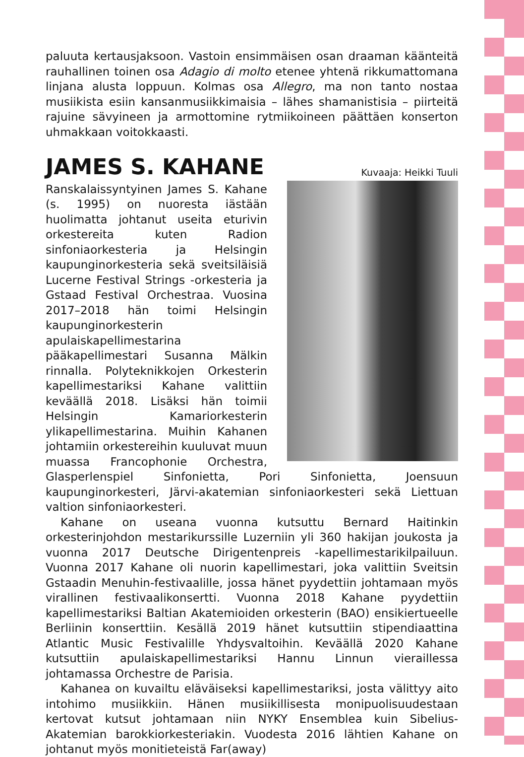paluuta kertausjaksoon. Vastoin ensimmäisen osan draaman käänteitä rauhallinen toinen osa Adagio di molto etenee yhtenä rikkumattomana linjana alusta loppuun. Kolmas osa Allegro, ma non tanto nostaa musiikista esiin kansanmusiikkimaisia – lähes shamanistisia – piirteitä rajuine sävyineen ja armottomine rytmiikoineen päättäen konserton uhmakkaan voitokkaasti.
JAMES S. KAHANE
Kuvaaja: Heikki Tuuli
Ranskalaissyntyinen James S. Kahane (s. 1995) on nuoresta iästään huolimatta johtanut useita eturivin orkestereita kuten Radion sinfoniaorkesteria ja Helsingin kaupunginorkesteria sekä sveitsiläisiä Lucerne Festival Strings -orkesteria ja Gstaad Festival Orchestraa. Vuosina 2017–2018 hän toimi Helsingin kaupunginorkesterin apulaiskapellimestarina pääkapellimestari Susanna Mälkin rinnalla. Polyteknikkojen Orkesterin kapellimestariksi Kahane valittiin keväällä 2018. Lisäksi hän toimii Helsingin Kamariorkesterin ylikapellimestarina. Muihin Kahanen johtamiin orkestereihin kuuluvat muun muassa Francophonie Orchestra, Glasperlenspiel Sinfonietta, Pori Sinfonietta, Joensuun kaupunginorkesteri, Järvi-akatemian sinfoniaorkesteri sekä Liettuan valtion sinfoniaorkesteri.
Kahane on useana vuonna kutsuttu Bernard Haitinkin orkesterinjohdon mestarikurssille Luzerniin yli 360 hakijan joukosta ja vuonna 2017 Deutsche Dirigentenpreis -kapellimestarikilpailuun. Vuonna 2017 Kahane oli nuorin kapellimestari, joka valittiin Sveitsin Gstaadin Menuhin-festivaalille, jossa hänet pyydettiin johtamaan myös virallinen festivaalikonsertti. Vuonna 2018 Kahane pyydettiin kapellimestariksi Baltian Akatemioiden orkesterin (BAO) ensikiertueelle Berliinin konserttiin. Kesällä 2019 hänet kutsuttiin stipendiaattina Atlantic Music Festivalille Yhdysvaltoihin. Keväällä 2020 Kahane kutsuttiin apulaiskapellimestariksi Hannu Linnun vieraillessa johtamassa Orchestre de Parisia.
Kahanea on kuvailtu eläväiseksi kapellimestariksi, josta välittyy aito intohimo musiikkiin. Hänen musiikillisesta monipuolisuudestaan kertovat kutsut johtamaan niin NYKY Ensemblea kuin Sibelius-Akatemian barokkiorkesteriakin. Vuodesta 2016 lähtien Kahane on johtanut myös monitieteistä Far(away)